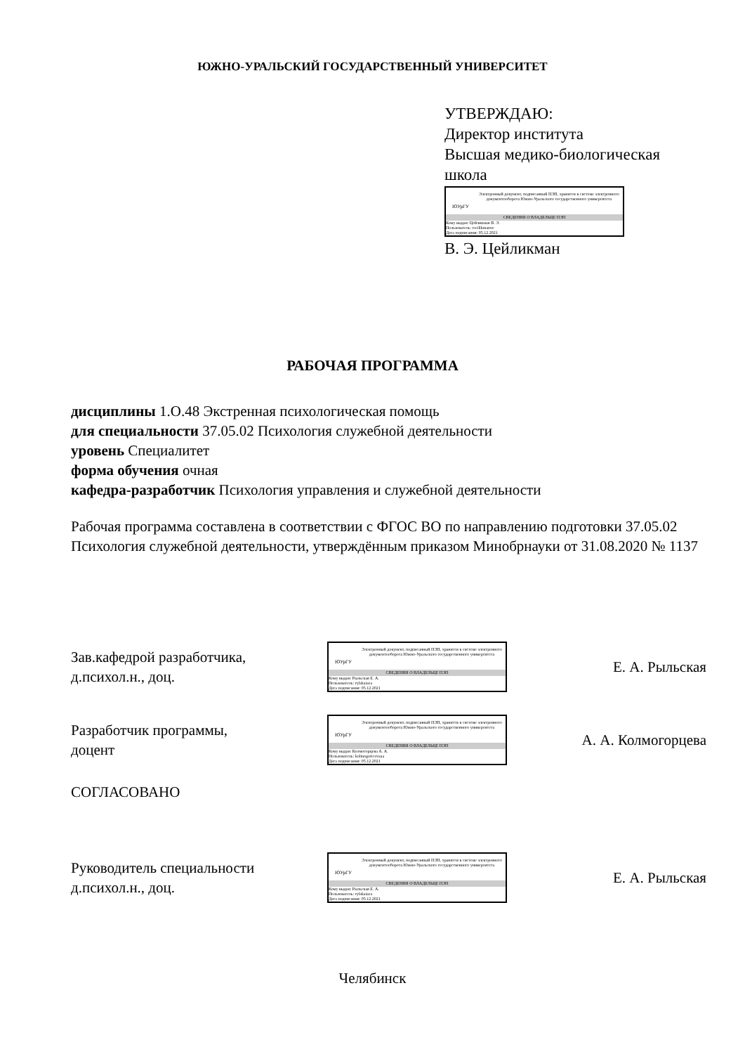ЮЖНО-УРАЛЬСКИЙ ГОСУДАРСТВЕННЫЙ УНИВЕРСИТЕТ
УТВЕРЖДАЮ:
Директор института
Высшая медико-биологическая
школа
ЮУрГУ
Электронный документ, подписанный ПЭП, хранится в системе электронного документооборота Южно-Уральского государственного университета
СВЕДЕНИЯ О ВЛАДЕЛЬЦЕ ПЭП
Кому выдан: Цейликман В. Э.
Пользователь: tceilikmanve
Дата подписания: 05.12.2021
В. Э. Цейликман
РАБОЧАЯ ПРОГРАММА
дисциплины 1.О.48 Экстренная психологическая помощь
для специальности 37.05.02 Психология служебной деятельности
уровень Специалитет
форма обучения очная
кафедра-разработчик Психология управления и служебной деятельности
Рабочая программа составлена в соответствии с ФГОС ВО по направлению подготовки 37.05.02 Психология служебной деятельности, утверждённым приказом Минобрнауки от 31.08.2020 № 1137
Зав.кафедрой разработчика,
д.психол.н., доц.
ЮУрГУ
Электронный документ, подписанный ПЭП, хранится в системе электронного документооборота Южно-Уральского государственного университета
СВЕДЕНИЯ О ВЛАДЕЛЬЦЕ ПЭП
Кому выдан: Рыльская Е. А.
Пользователь: rylskaiaea
Дата подписания: 05.12.2021
Е. А. Рыльская
Разработчик программы,
доцент
ЮУрГУ
Электронный документ, подписанный ПЭП, хранится в системе электронного документооборота Южно-Уральского государственного университета
СВЕДЕНИЯ О ВЛАДЕЛЬЦЕ ПЭП
Кому выдан: Колмогорцева А. А.
Пользователь: kolmogortcevaaa
Дата подписания: 05.12.2021
А. А. Колмогорцева
СОГЛАСОВАНО
Руководитель специальности
д.психол.н., доц.
ЮУрГУ
Электронный документ, подписанный ПЭП, хранится в системе электронного документооборота Южно-Уральского государственного университета
СВЕДЕНИЯ О ВЛАДЕЛЬЦЕ ПЭП
Кому выдан: Рыльская Е. А.
Пользователь: rylskaiaea
Дата подписания: 05.12.2021
Е. А. Рыльская
Челябинск